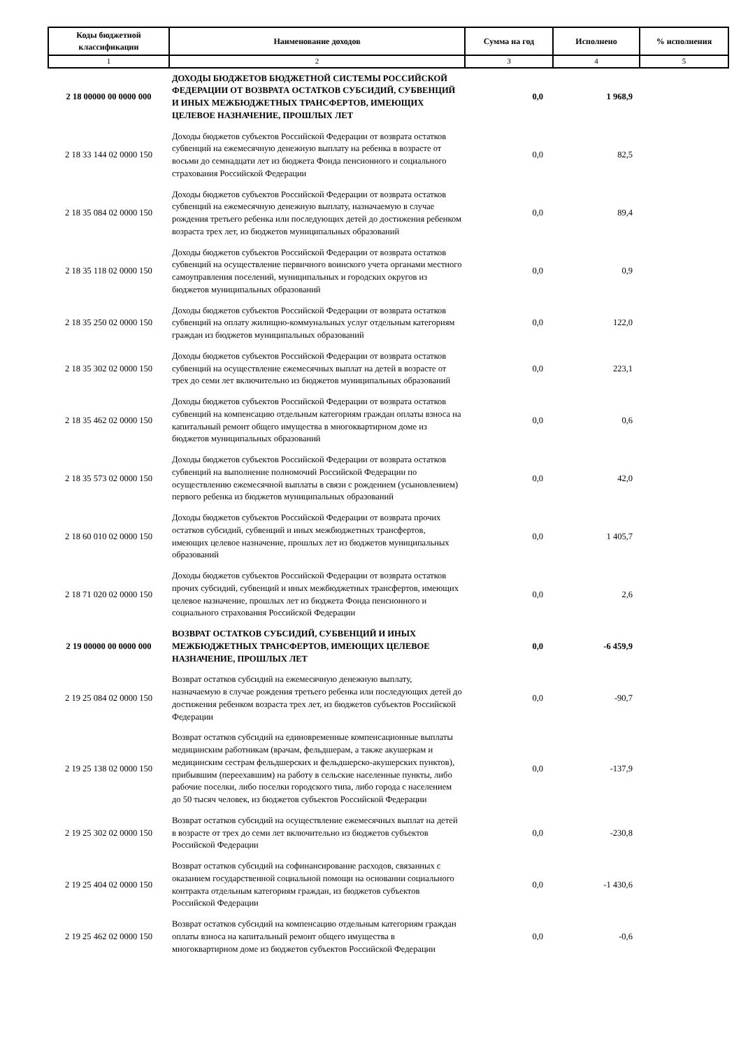| Коды бюджетной классификации | Наименование доходов | Сумма на год | Исполнено | % исполнения |
| --- | --- | --- | --- | --- |
| 1 | 2 | 3 | 4 | 5 |
| 2 18 00000 00 0000 000 | ДОХОДЫ БЮДЖЕТОВ БЮДЖЕТНОЙ СИСТЕМЫ РОССИЙСКОЙ ФЕДЕРАЦИИ ОТ ВОЗВРАТА ОСТАТКОВ СУБСИДИЙ, СУБВЕНЦИЙ И ИНЫХ МЕЖБЮДЖЕТНЫХ ТРАНСФЕРТОВ, ИМЕЮЩИХ ЦЕЛЕВОЕ НАЗНАЧЕНИЕ, ПРОШЛЫХ ЛЕТ | 0,0 | 1 968,9 | |
| 2 18 33 144 02 0000 150 | Доходы бюджетов субъектов Российской Федерации от возврата остатков субвенций на ежемесячную денежную выплату на ребенка в возрасте от восьми до семнадцати лет из бюджета Фонда пенсионного и социального страхования Российской Федерации | 0,0 | 82,5 | |
| 2 18 35 084 02 0000 150 | Доходы бюджетов субъектов Российской Федерации от возврата остатков субвенций на ежемесячную денежную выплату, назначаемую в случае рождения третьего ребенка или последующих детей до достижения ребенком возраста трех лет, из бюджетов муниципальных образований | 0,0 | 89,4 | |
| 2 18 35 118 02 0000 150 | Доходы бюджетов субъектов Российской Федерации от возврата остатков субвенций на осуществление первичного воинского учета органами местного самоуправления поселений, муниципальных и городских округов из бюджетов муниципальных образований | 0,0 | 0,9 | |
| 2 18 35 250 02 0000 150 | Доходы бюджетов субъектов Российской Федерации от возврата остатков субвенций на оплату жилищно-коммунальных услуг отдельным категориям граждан из бюджетов муниципальных образований | 0,0 | 122,0 | |
| 2 18 35 302 02 0000 150 | Доходы бюджетов субъектов Российской Федерации от возврата остатков субвенций на осуществление ежемесячных выплат на детей в возрасте от трех до семи лет включительно из бюджетов муниципальных образований | 0,0 | 223,1 | |
| 2 18 35 462 02 0000 150 | Доходы бюджетов субъектов Российской Федерации от возврата остатков субвенций на компенсацию отдельным категориям граждан оплаты взноса на капитальный ремонт общего имущества в многоквартирном доме из бюджетов муниципальных образований | 0,0 | 0,6 | |
| 2 18 35 573 02 0000 150 | Доходы бюджетов субъектов Российской Федерации от возврата остатков субвенций на выполнение полномочий Российской Федерации по осуществлению ежемесячной выплаты в связи с рождением (усыновлением) первого ребенка из бюджетов муниципальных образований | 0,0 | 42,0 | |
| 2 18 60 010 02 0000 150 | Доходы бюджетов субъектов Российской Федерации от возврата прочих остатков субсидий, субвенций и иных межбюджетных трансфертов, имеющих целевое назначение, прошлых лет из бюджетов муниципальных образований | 0,0 | 1 405,7 | |
| 2 18 71 020 02 0000 150 | Доходы бюджетов субъектов Российской Федерации от возврата остатков прочих субсидий, субвенций и иных межбюджетных трансфертов, имеющих целевое назначение, прошлых лет из бюджета Фонда пенсионного и социального страхования Российской Федерации | 0,0 | 2,6 | |
| 2 19 00000 00 0000 000 | ВОЗВРАТ ОСТАТКОВ СУБСИДИЙ, СУБВЕНЦИЙ И ИНЫХ МЕЖБЮДЖЕТНЫХ ТРАНСФЕРТОВ, ИМЕЮЩИХ ЦЕЛЕВОЕ НАЗНАЧЕНИЕ, ПРОШЛЫХ ЛЕТ | 0,0 | -6 459,9 | |
| 2 19 25 084 02 0000 150 | Возврат остатков субсидий на ежемесячную денежную выплату, назначаемую в случае рождения третьего ребенка или последующих детей до достижения ребенком возраста трех лет, из бюджетов субъектов Российской Федерации | 0,0 | -90,7 | |
| 2 19 25 138 02 0000 150 | Возврат остатков субсидий на единовременные компенсационные выплаты медицинским работникам (врачам, фельдшерам, а также акушеркам и медицинским сестрам фельдшерских и фельдшерско-акушерских пунктов), прибывшим (переехавшим) на работу в сельские населенные пункты, либо рабочие поселки, либо поселки городского типа, либо города с населением до 50 тысяч человек, из бюджетов субъектов Российской Федерации | 0,0 | -137,9 | |
| 2 19 25 302 02 0000 150 | Возврат остатков субсидий на осуществление ежемесячных выплат на детей в возрасте от трех до семи лет включительно из бюджетов субъектов Российской Федерации | 0,0 | -230,8 | |
| 2 19 25 404 02 0000 150 | Возврат остатков субсидий на софинансирование расходов, связанных с оказанием государственной социальной помощи на основании социального контракта отдельным категориям граждан, из бюджетов субъектов Российской Федерации | 0,0 | -1 430,6 | |
| 2 19 25 462 02 0000 150 | Возврат остатков субсидий на компенсацию отдельным категориям граждан оплаты взноса на капитальный ремонт общего имущества в многоквартирном доме из бюджетов субъектов Российской Федерации | 0,0 | -0,6 | |